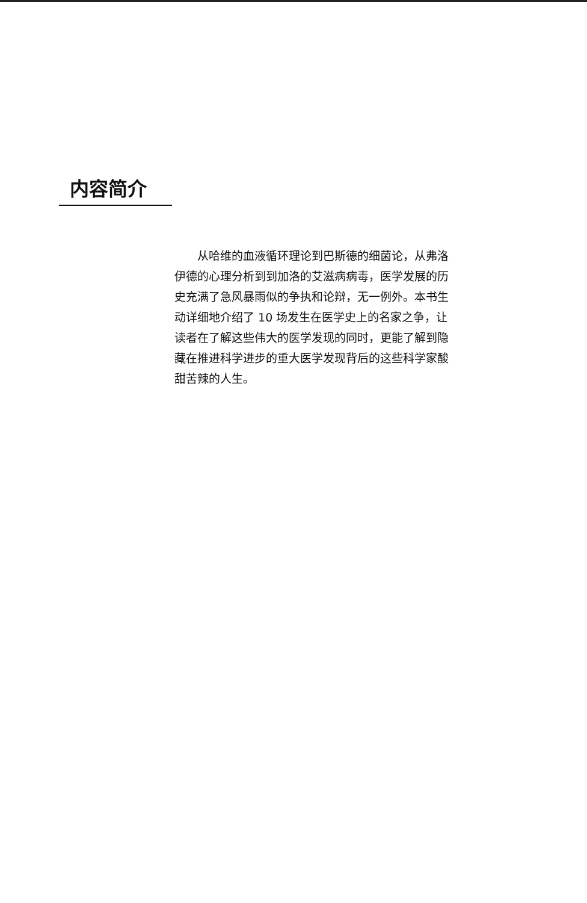内容简介
从哈维的血液循环理论到巴斯德的细菌论，从弗洛伊德的心理分析到到加洛的艾滋病病毒，医学发展的历史充满了急风暴雨似的争执和论辩，无一例外。本书生动详细地介绍了 10 场发生在医学史上的名家之争，让读者在了解这些伟大的医学发现的同时，更能了解到隐藏在推进科学进步的重大医学发现背后的这些科学家酸甜苦辣的人生。